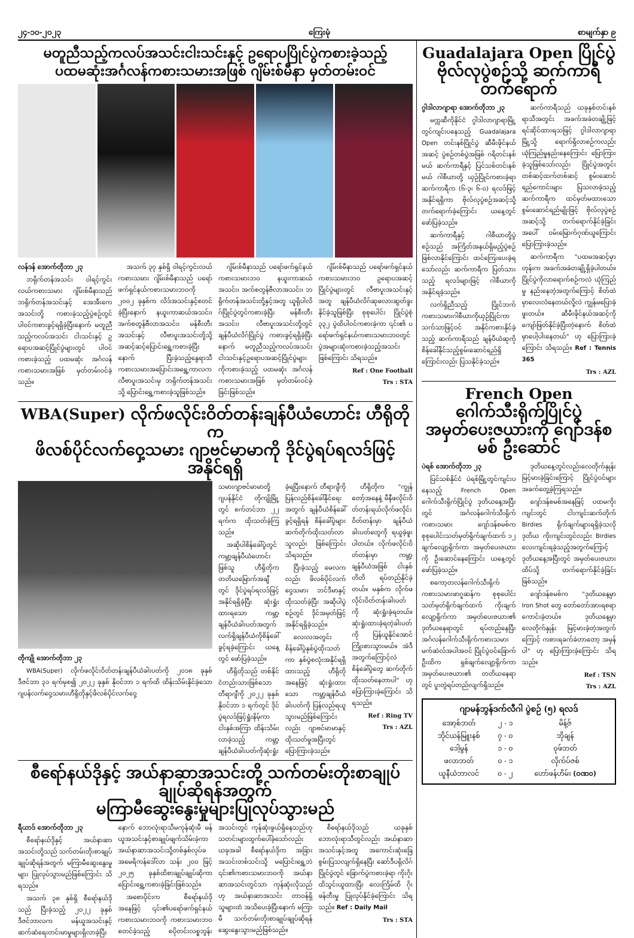၂၄-၁၀-၂၀၂၃ ကြေးမုံ စာမျက်နှာ ၉
မတူညီသည့်ကလပ်အသင်းငါးသင်းနှင့် ဥရောပပြိုင်ပွဲကစားခဲ့သည့်
ပထမဆုံးအင်္ဂလန်ကစားသမားအဖြစ် ဂျိမ်းစ်မီနာ မှတ်တမ်းဝင်
လန်ဒန် အောက်တိုဘာ ၂၃
ဘရိုက်တန်အသင်း ဝါရင့်ကွင်းလယ်ကစားသမား ဂျိမ်းစ်မီနာသည် ဘရိုက်တန်အသင်းနှင့် အေအီးကေအသင်းတို့ ကစားခဲ့သည့်ပွဲစဉ်တွင် ပါဝင်ကစားခွင့်ရရှိခဲ့ပြီးနောက် မတူညီသည့်ကလပ်အသင်း ငါးသင်းနှင့် ဥရောပအဆင့်ပြိုင်ပွဲများတွင် ပါဝင်ကစားခဲ့သည့် ပထမဆုံး အင်္ဂလန်ကစားသမားအဖြစ် မှတ်တမ်းဝင်ခဲ့သည်။
အသက် ၃၇ နှစ်ရှိ ဝါရင့်ကွင်းလယ်ကစားသမား ဂျိမ်းစ်မီနာသည် ပရော်ဖက်ရှင်နယ်ကစားသမားဘဝကို ၂၀၀၂ ခုနှစ်က လိဒ်အသင်းနှင့်စတင်ခဲ့ပြီးနောက် နယူးကာဆယ်အသင်း၊ အက်စတွန်ဗီလာအသင်း၊ မန်စီးတီးအသင်းနှင့် လီဗာပူးအသင်းတို့သို့ အဆင့်ဆင့်ပြောင်းရွှေ့ကစားခဲ့ပြီးနောက် ပြီးခဲ့သည့်နွေရာသီ ကစားသမားအပြောင်းအရွှေ့ကာလက လီဗာပူးအသင်းမှ ဘရိုက်တန်အသင်းသို့ ပြောင်းရွှေ့ကစားခဲ့သူဖြစ်သည်။
ဂျိမ်းစ်မီနာသည် ပရော်ဖက်ရှင်နယ်ကစားသမားဘဝ နယူးကာဆယ်အသင်း၊ အက်စတွန်ဗီလာအသင်း၊ ဘရိုက်တန်အသင်းတို့နှင့်အတူ ယူရိုပါလိဂ်ပြိုင်ပွဲတွင်ကစားခဲ့ပြီး မန်စီးတီးအသင်း၊ လီဗာပူးအသင်းတို့တွင် ချန်ပီယံလိဂ်ပြိုင်ပွဲ ကစားခွင့်ရရှိခဲ့ပြီးနောက် မတူညီသည့်ကလပ်အသင်း ငါးသင်းနှင့်ဥရောပအဆင့်ပြိုင်ပွဲများကိုကစားခဲ့သည့် ပထမဆုံး အင်္ဂလန် ကစားသမားအဖြစ် မှတ်တမ်းဝင်ခဲ့ခြင်းဖြစ်သည်။
ဂျိမ်းစ်မီနာသည် ပရော်ဖက်ရှင်နယ်ကစားသမားဘဝ ဥရောပအဆင့်ပြိုင်ပွဲများတွင် လီဗာပူးအသင်းနှင့်အတူ ချန်ပီယံလိဂ်ဆုဖလားဆွတ်ခူးနိုင်ခဲ့သူဖြစ်ပြီး စုစုပေါင်း ပြိုင်ပွဲစုံ ၃၃၂ ပွဲထိပါဝင်ကစားခဲ့ကာ ၎င်း၏ ပရော်ဖက်ရှင်နယ်ကစားသမားဘဝတွင် ပွဲအများဆုံးကစားခဲ့သည့်အသင်းဖြစ်ကြောင်း သိရသည်။
Ref : One Football
Trs : STA
WBA(Super) လိုက်ဖလိုင်းဝိတ်တန်းချန်ပီယံဟောင်း ဟီရိုတိုက
ဖိလစ်ပိုင်လက်ဝှေ့သမား ဂျာဗင်မာမာကို ဒိုင်ပွဲရပ်ရလဒ်ဖြင့်အနိုင်ရရှိ
တိုကျို အောက်တိုဘာ ၂၃
WBA(Super) လိုက်ဖလိုင်းဝိတ်တန်းချန်ပီယံခါးပတ်ကို ၂၀၁၈ ခုနှစ် ဒီဇင်ဘာ ၃၁ ရက်မှစ၍ ၂၀၂၂ ခုနှစ် နိုဝင်ဘာ ၁ ရက်ထိ ထိန်းသိမ်းနိုင်ခဲ့သော ဂျပန်လက်ဝှေ့သမားဟီရိုတိုနှင့်ဖိလစ်ပိုင်လက်ဝှေ့
သမားဂျာဗင်မာမာတို့ ဂျပန်နိုင်ငံ တိုကျိုမြို့တွင် စက်တင်ဘာ ၂၂ ရက်က ထိုးသတ်ခဲ့ကြသည်။
အဆိုပါစိန်ခေါ်ပွဲတွင် ကမ္ဘာ့ချန်ပီယံဟောင်းဖြစ်သူ ဟီရိုတိုက တတိယမြောက်အချီတွင် ဒိုင်ပွဲရပ်ရလဒ်ဖြင့်အနိုင်ရရှိခဲ့ပြီး ဆုံးရှုံးထားရသော ကမ္ဘာ့ချန်ပီယံခါးပတ်အတွက် လက်ရှိချန်ပီယံကိုစိန်ခေါ်ခွင့်ရခဲ့ကြောင်း ယနေ့တွင် ဖော်ပြခဲ့သည်။
ဟီရိုတိုသည် တစ်နိုင်ငံတည်းသားဖြစ်သော တီရာဂျီကို ၂၀၂၂ ခုနှစ် နိုဝင်ဘာ ၁ ရက်တွင် ဒိုင်ပွဲရလဒ်ဖြင့်ရှုံးနိမ့်ကာ ငါးနှစ်အကြာ ထိန်းသိမ်းလာခဲ့သည့် ကမ္ဘာ့ချန်ပီယံခါးပတ်ကိုဆုံးရှုံးခဲ့ရပြီးနောက် တီရာဂျီကိုပြန်လည်စိန်ခေါ်နိုင်ရေးအတွက် ချန်ပီယံစိန်ခေါ်ခွင့်ရရှိရန် စိန်ခေါ်ပွဲများဆက်တိုက်ထိုးသတ်လာသူလည်း ဖြစ်ကြောင်း သိရသည်။
ပြီးခဲ့သည့် မေလကလည်း ဖိလစ်ပိုင်လက်ဝှေ့သမား ဘင်ဒီမာနှင့်ထိုးသတ်ခဲ့ပြီး အဆိုပါပွဲစဉ်တွင် ဒိုင်အမှတ်ဖြင့် အနိုင်ရရှိခဲ့သည်။
လေးလအတွင်း စိန်ခေါ်ပွဲနှစ်ပွဲထိုးသတ်ကာ နှစ်ပွဲစလုံးအနိုင်ရရှိထားသည့် ဟီရိုတိုအနေဖြင့် ဆုံးရှုံးထားသော ကမ္ဘာ့ချန်ပီယံခါးပတ်ကို ပြန်လည်ရယူသွားမည်ဖြစ်ကြောင်းလည်း ဂျာဗင်မာမာနှင့်ထိုးသတ်မှုအပြီးတွင် ပြောကြားခဲ့သည်။
ဟီရိုတိုက "ကျွန်တော့်အနေနဲ့ မီနီဖလိုင်းဝိတ်တန်းရယ်လိုက်ဖလိုင်းဝိတ်တန်းမှာ ချန်ပီယံခါးပတ်တွေကို ရယူခဲ့ဖူးပါတယ်။ လိုက်ဖလိုင်းဝိတ်တန်းမှာ ကမ္ဘာ့ချန်ပီယံအဖြစ် ငါးနှစ်တိတိ ရပ်တည်နိုင်ခဲ့တယ်။ မနှစ်က လိုက်ဖလိုင်းဝိတ်တန်းခါးပတ်ကို ဆုံးရှုံးခဲ့ရတယ်။ ဆုံးရှုံးထားခဲ့ရတဲ့ခါးပတ်ကို ပြန်ယူနိုင်အောင် ကြိုးစားသွားမယ်။ အဲဒီအတွက်ကြောင့်လဲ စိန်ခေါ်ပွဲတွေ ဆက်တိုက်ထိုးသတ်နေတာပါ" ဟု ပြောကြားခဲ့ကြောင်း သိရသည်။
Ref : Ring TV
Trs : AZL
စီရော်နယ်ဒိုနှင့် အယ်နာဆာအသင်းတို့ သက်တမ်းတိုးစာချုပ်ချုပ်ဆိုရန်အတွက်
မကြာမီဆွေးနွေးမှုများပြုလုပ်သွားမည်
ရီယာဒ် အောက်တိုဘာ ၂၃
စီရော်နယ်ဒိုနှင့် အယ်နာဆာအသင်းတို့သည် သက်တမ်းတိုးစာချုပ်ချုပ်ဆိုရန်အတွက် မကြာမီဆွေးနွေးမှုများ ပြုလုပ်သွားမည်ဖြစ်ကြောင်း သိရသည်။
အသက် ၃၈ နှစ်ရှိ စီရော်နယ်ဒိုသည် ပြီးခဲ့သည့် ၂၀၂၂ ခုနှစ် ဒီဇင်ဘာလက မန်ယူအသင်းနှင့်ဆက်ဆံရေးတင်းမာမှုများရှိလာခဲ့ပြီးနောက် ဘောလုံးရာသီမကုန်ဆုံးမီ မန်ယူအသင်းနှင့်စာချုပ်ဖျက်သိမ်းခဲ့ကာ အယ်နာဆာအသင်းသို့တစ်နှစ်လုပ်ခ အမေရိကန်ဒေါ်လာ သန်း ၂၀၀ ဖြင့် ၂၀၂၅ ခုနှစ်ထိစာချုပ်ချုပ်ဆိုကာ ပြောင်းရွှေ့ကစားခဲ့ခြင်းဖြစ်သည်။
အစောပိုင်းက စီရော်နယ်ဒိုအနေဖြင့် ၎င်း၏ပရော်ဖက်ရှင်နယ်ကစားသမားဘဝကို ကစားသမားဘဝစတင်ခဲ့သည့် စပိုတင်းလစ္စဘွန်းအသင်းတွင် ကုန်ဆုံးဖွယ်ရှိနေသည်ဟု သတင်းများထွက်ပေါ်ခဲ့သော်လည်း ယခုအခါ စီရော်နယ်ဒိုက အခြားအသင်းတစ်သင်းသို့ မပြောင်းရွှေ့ဘဲ ၎င်း၏ကစားသမားဘဝကို အယ်နာဆာအသင်းတွင်သာ ကုန်ဆုံးလိုသည်ဟု အယ်နာဆာအသင်း တာဝန်ရှိသူများထံ အသိပေးခဲ့ပြီးနောက် မကြာမီ သက်တမ်းတိုးစာချုပ်ချုပ်ဆိုရန် ဆွေးနွေးသွားမည်ဖြစ်သည်။
စီရော်နယ်ဒိုသည် ယခုနှစ် ဘောလုံးရာသီတွင်လည်း အယ်နာဆာအသင်းနှင့်အတူ အကောင်းဆုံးခြေစွမ်းပြသလျက်ရှိနေပြီး ဆော်ဒီပရိုလိဂ်ပြိုင်ပွဲတွင် ခြောက်ပွဲကစားခဲ့ရာ ကိုးဂိုးထိသွင်းယူထားပြီး လေးကြိမ်ထိ ဂိုးဖန်တီးမှု ပြုလုပ်နိုင်ခဲ့ကြောင်း သိရသည်။ Ref : Daily Mail
Trs : STA
Guadalajara Open ပြိုင်ပွဲ
ဗိုလ်လုပွဲစဉ်သို့ ဆက်ကာရီ တက်ရောက်
ဂွါဒါလာဂျာရာ အောက်တိုဘာ ၂၃
မက္ကဆီကိုနိုင်ငံ ဂွါဒါလာဂျာရာမြို့တွင်ကျင်းပနေသည့် Guadalajara Open တင်းနစ်ပြိုင်ပွဲ ဆီမီးဖိုင်နယ်အဆင့် ပွဲစဉ်တစ်ပွဲအဖြစ် ဂရိတင်းနစ်မယ် ဆက်ကာရီနှင့် ပြင်သစ်တင်းနစ်မယ် ဂါစီယာတို့ ယှဉ်ပြိုင်ကစားခဲ့ရာ ဆက်ကာရီက (၆-၃၊ ၆-၀) ရလဒ်ဖြင့် အနိုင်ရရှိကာ ဗိုလ်လုပွဲစဉ်အဆင့်သို့တက်ရောက်ခဲ့ကြောင်း ယနေ့တွင် ဖော်ပြခဲ့သည်။
ဆက်ကာရီနှင့် ဂါစီယာတို့ပွဲစဉ်သည် အကြိတ်အနယ်ရှိမည့်ပွဲစဉ်ဖြစ်လာနိုင်ကြောင်း ထင်ကြေးပေးခဲ့ရသော်လည်း ဆက်ကာရီက ပြတ်သားသည့် ရလဒ်များဖြင့် ဂါစီယာကို အနိုင်ရခဲ့သည်။
လက်ရှိညီသည့် ပြိုင်ဘက်ကစားသမားဂါစီယာကိုယှဉ်ပြိုင်ကာ သက်သာဖြင့်ဝင် အနိုင်ကစားနိုင်ခဲ့သည့် ဆက်ကာရီသည် ချန်ပီယံဆုကိုစိန်ခေါ်နိုင်သည့်စွမ်းဆောင်ရည်ရှိကြောင်းလည်း ပြသနိုင်ခဲ့သည်။
ဆက်ကာရီသည် ယခုနှစ်တင်းနစ်ရာသီအတွင်း အခက်အခဲတချို့ဖြင့်ရင်ဆိုင်ထားရသဖြင့် ဂွါဒါလာဂျာရာမြို့သို့ ရောက်ရှိလာစဉ်ကလည်း ယုံကြည်မှုနည်းနေကြောင်း ပြောကြားခဲ့သူဖြစ်သော်လည်း ပြိုင်ပွဲအတွင်းတစ်ဆင့်ထက်တစ်ဆင့် စွမ်းဆောင်ရည်ကောင်းများ ပြသလာခဲ့သည့် ဆက်ကာရီက ထင်မှတ်မထားသော စွမ်းဆောင်ရည်မျိုးဖြင့် ဗိုလ်လုပွဲစဉ်အဆင့်သို့ တက်ရောက်နိုင်ခဲ့ခြင်းအပေါ် ဝမ်းမြောက်ဂုဏ်ယူကြောင်း ပြောကြားခဲ့သည်။
ဆက်ကာရီက "ပထမအဆင့်မှာတုန်းက အခက်အခဲတချို့ရှိခဲ့ပါတယ်။ ပြိုင်ပွဲကိုလာရောက်စဉ်ကလဲ ယုံကြည်မှု နည်းနေတဲ့အတွက်ကြောင့် စိတ်ထဲမှာလေးလံနေတယ်လို့လဲ ကျွန်မပြောခဲ့ဖူးတယ်။ ဆီမီးဖိုင်နယ်အဆင့်ကို ကျော်ဖြတ်နိုင်ခဲ့ပြီးတဲ့နောက် စိတ်ထဲမှာပေါ့ပါးနေတယ်" ဟု ပြောကြားခဲ့ကြောင်း သိရသည်။ Ref : Tennis 365
Trs : AZL
French Open ဂေါက်သီးရိုက်ပြိုင်ပွဲ
အမှတ်ပေးဇယားကို ဂျော်ဒန်စမစ် ဦးဆောင်
ပဲရစ် အောက်တိုဘာ ၂၃
ပြင်သစ်နိုင်ငံ ပဲရစ်မြို့တွင်ကျင်းပနေသည့် French Open ဂေါက်သီးရိုက်ပြိုင်ပွဲ ဒုတိယနေ့အပြီးတွင် အင်္ဂလန်ဂေါက်သီးရိုက်ကစားသမား ဂျော်ဒန်စမစ်က စုစုပေါင်းသတ်မှတ်ရိုက်ချက်ထက် ၁၂ ချက်လျော့ရိုက်ကာ အမှတ်ပေးဇယားကို ဦးဆောင်နေကြောင်း ယနေ့တွင် ဖော်ပြခဲ့သည်။
စကော့တလန်ဂေါက်သီးရိုက်ကစားသမားဖာဂူဆန်က စုစုပေါင်းသတ်မှတ်ရိုက်ချက်ထက် ကိုးချက်လျော့ရိုက်ကာ အမှတ်ပေးဇယား၏ ဒုတိယနေရာတွင် ရပ်တည်နေပြီး အင်္ဂလန်ဂေါက်သီးရိုက်ကစားသမားမက်ဆဲလ်အပါအဝင် ပြိုင်ပွဲဝင်ခြောက်ဦးထိက ရှစ်ချက်လျော့ရိုက်ကာ အမှတ်ပေးဇယား၏ တတိယနေရာတွင် ပူးတွဲရပ်တည်လျက်ရှိသည်။
ဒုတိယနေ့တွင်လည်းလေတိုက်နှုန်းမြင့်မားခဲ့ခြင်းကြောင့် ပြိုင်ပွဲဝင်များ အခက်တွေ့ခဲ့ကြရသည်။
ဂျော်ဒန်စမစ်အနေဖြင့် ပထမကိုးကျင်းတွင် ငါးကျင်းဆက်တိုက် Birdies ရိုက်ချက်များရရှိခဲ့သလို ဒုတိယ ကိုးကျင်းတွင်လည်း Birdies လေးကျင်းရခဲ့သည့်အတွက်ကြောင့် ဒုတိယနေ့အပြီးတွင် အမှတ်ပေးဇယားထိပ်သို့ တက်ရောက်နိုင်ခဲ့ခြင်းဖြစ်သည်။
ဂျော်ဒန်စမစ်က "ဒုတိယနေ့မှာ Iron Shot တွေ တော်တော်အားရစရာကောင်းခဲ့တယ်။ ဒုတိယနေ့မှာ လေတိုက်နှုန်း မြင့်မားခဲ့တဲ့အတွက်ကြောင့် ကစားရခက်ခဲတာတော့ အမှန်ပါ" ဟု ပြောကြားခဲ့ကြောင်း သိရသည်။
Ref : TSN
Trs : AZL
ဂျာမန်ဘွန်ဒက်လီဂါ ပွဲစဉ် (၅) ရလဒ်
| အော့စ်ဘတ် | ၂ - ၁ | မိန့်ဇ် |
| ဘိုင်ယန်မြူးနစ် | ၇ - ၀ | ဘိုချန် |
| ဒေါ့မွန် | ၁ - ၀ | ဝုဖ်ဘတ် |
| ဖလာဘတ် | ၀ - ၁ | လိုက်ပ်ဇစ် |
| ယူနီယံဘာလင် | ၀ - ၂ | ဟော်ဖန်ဟိမ်း (ဝဏ၀) |